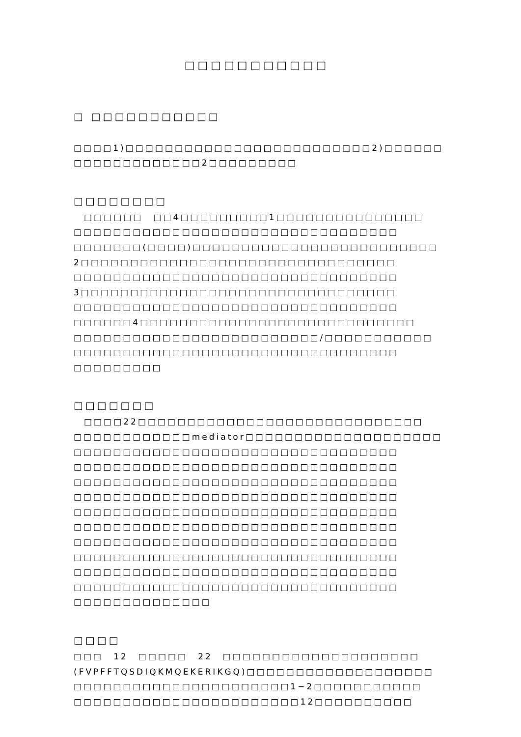□□□□□□□□□□□
□ □□□□□□□□□□□
　□□□□1)□□□□□□□□□□□□□□□□□□□□□□□□□2)□□□□□□
□□□□□□□□□□□□□2□□□□□□□□□
□□□□□□□□
　□□□□□□　□□4□□□□□□□□□1□□□□□□□□□□□□□□□
□□□□□□□□□□□□□□□□□□□□□□□□□□□□□□□□□
□□□□□□□(□□□□)□□□□□□□□□□□□□□□□□□□□□□□□□
2□□□□□□□□□□□□□□□□□□□□□□□□□□□□□□□□
□□□□□□□□□□□□□□□□□□□□□□□□□□□□□□□□□
3□□□□□□□□□□□□□□□□□□□□□□□□□□□□□□□□
□□□□□□□□□□□□□□□□□□□□□□□□□□□□□□□□□
□□□□□□4□□□□□□□□□□□□□□□□□□□□□□□□□□□□
□□□□□□□□□□□□□□□□□□□□□□□□□/□□□□□□□□□□□
□□□□□□□□□□□□□□□□□□□□□□□□□□□□□□□□□
□□□□□□□□□
□□□□□□□
　□□□□22□□□□□□□□□□□□□□□□□□□□□□□□□□□□□
□□□□□□□□□□□□mediator□□□□□□□□□□□□□□□□□□□□
□□□□□□□□□□□□□□□□□□□□□□□□□□□□□□□□□
□□□□□□□□□□□□□□□□□□□□□□□□□□□□□□□□□
□□□□□□□□□□□□□□□□□□□□□□□□□□□□□□□□□
□□□□□□□□□□□□□□□□□□□□□□□□□□□□□□□□□
□□□□□□□□□□□□□□□□□□□□□□□□□□□□□□□□□
□□□□□□□□□□□□□□□□□□□□□□□□□□□□□□□□□
□□□□□□□□□□□□□□□□□□□□□□□□□□□□□□□□□
□□□□□□□□□□□□□□□□□□□□□□□□□□□□□□□□□
□□□□□□□□□□□□□□□□□□□□□□□□□□□□□□□□□
□□□□□□□□□□□□□□□□□□□□□□□□□□□□□□□□□
□□□□□□□□□□□□□□
□□□□
□□□　12　□□□□□　22　□□□□□□□□□□□□□□□□□□□□
(FVPFFTQSDIQKMQEKERIKGQ)□□□□□□□□□□□□□□□□□□□
□□□□□□□□□□□□□□□□□□□□□□1−2□□□□□□□□□□□
□□□□□□□□□□□□□□□□□□□□□□□12□□□□□□□□□□